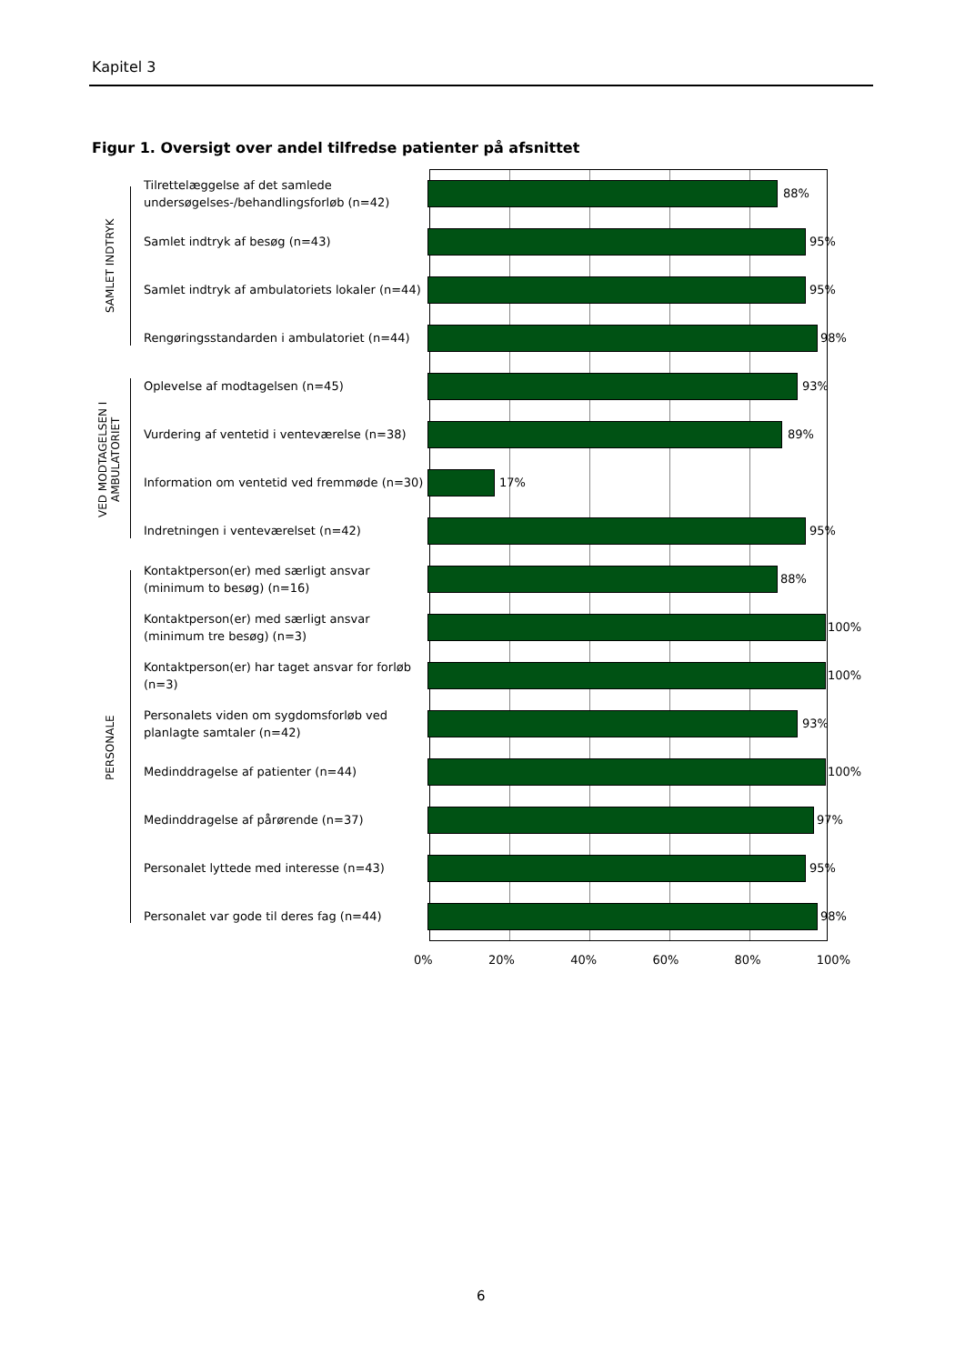Kapitel 3
Figur 1. Oversigt over andel tilfredse patienter på afsnittet
SAMLET INDTRYK
VED MODTAGELSEN I AMBULATORIET
PERSONALE
Tilrettelæggelse af det samlede undersøgelses-/behandlingsforløb (n=42)
88%
Samlet indtryk af besøg (n=43)
95%
Samlet indtryk af ambulatoriets lokaler (n=44)
95%
Rengøringsstandarden i ambulatoriet (n=44)
98%
Oplevelse af modtagelsen (n=45)
93%
Vurdering af ventetid i venteværelse (n=38)
89%
Information om ventetid ved fremmøde (n=30)
17%
Indretningen i venteværelset (n=42)
95%
Kontaktperson(er) med særligt ansvar (minimum to besøg) (n=16)
88%
Kontaktperson(er) med særligt ansvar (minimum tre besøg) (n=3)
100%
Kontaktperson(er) har taget ansvar for forløb (n=3)
100%
Personalets viden om sygdomsforløb ved planlagte samtaler (n=42)
93%
Medinddragelse af patienter (n=44)
100%
Medinddragelse af pårørende (n=37)
97%
Personalet lyttede med interesse (n=43)
95%
Personalet var gode til deres fag (n=44)
98%
0% 20% 40% 60% 80% 100%
6